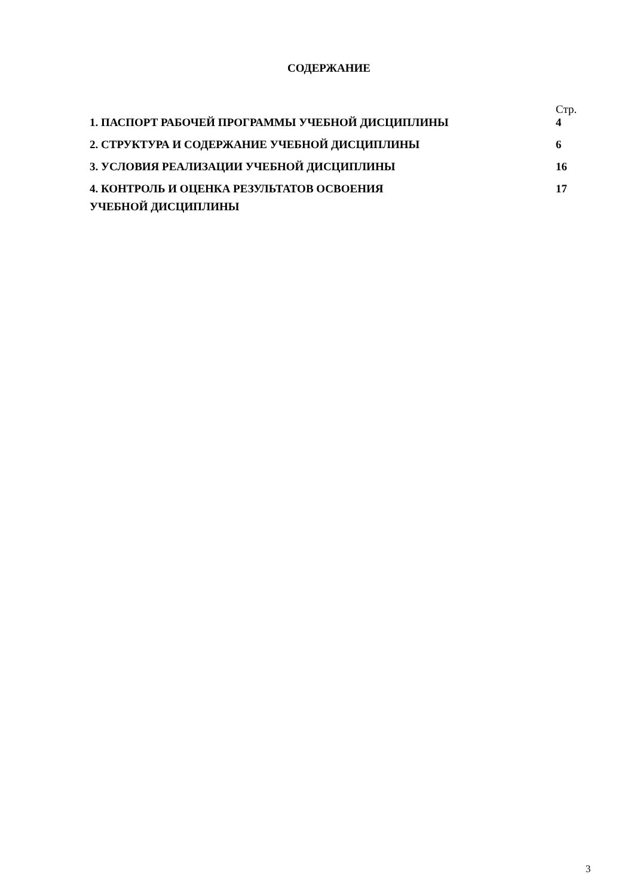СОДЕРЖАНИЕ
| | Стр. |
| 1. ПАСПОРТ РАБОЧЕЙ ПРОГРАММЫ УЧЕБНОЙ ДИСЦИПЛИНЫ | 4 |
| 2. СТРУКТУРА И СОДЕРЖАНИЕ УЧЕБНОЙ ДИСЦИПЛИНЫ | 6 |
| 3. УСЛОВИЯ РЕАЛИЗАЦИИ УЧЕБНОЙ ДИСЦИПЛИНЫ | 16 |
| 4. КОНТРОЛЬ И ОЦЕНКА РЕЗУЛЬТАТОВ ОСВОЕНИЯ УЧЕБНОЙ ДИСЦИПЛИНЫ | 17 |
3